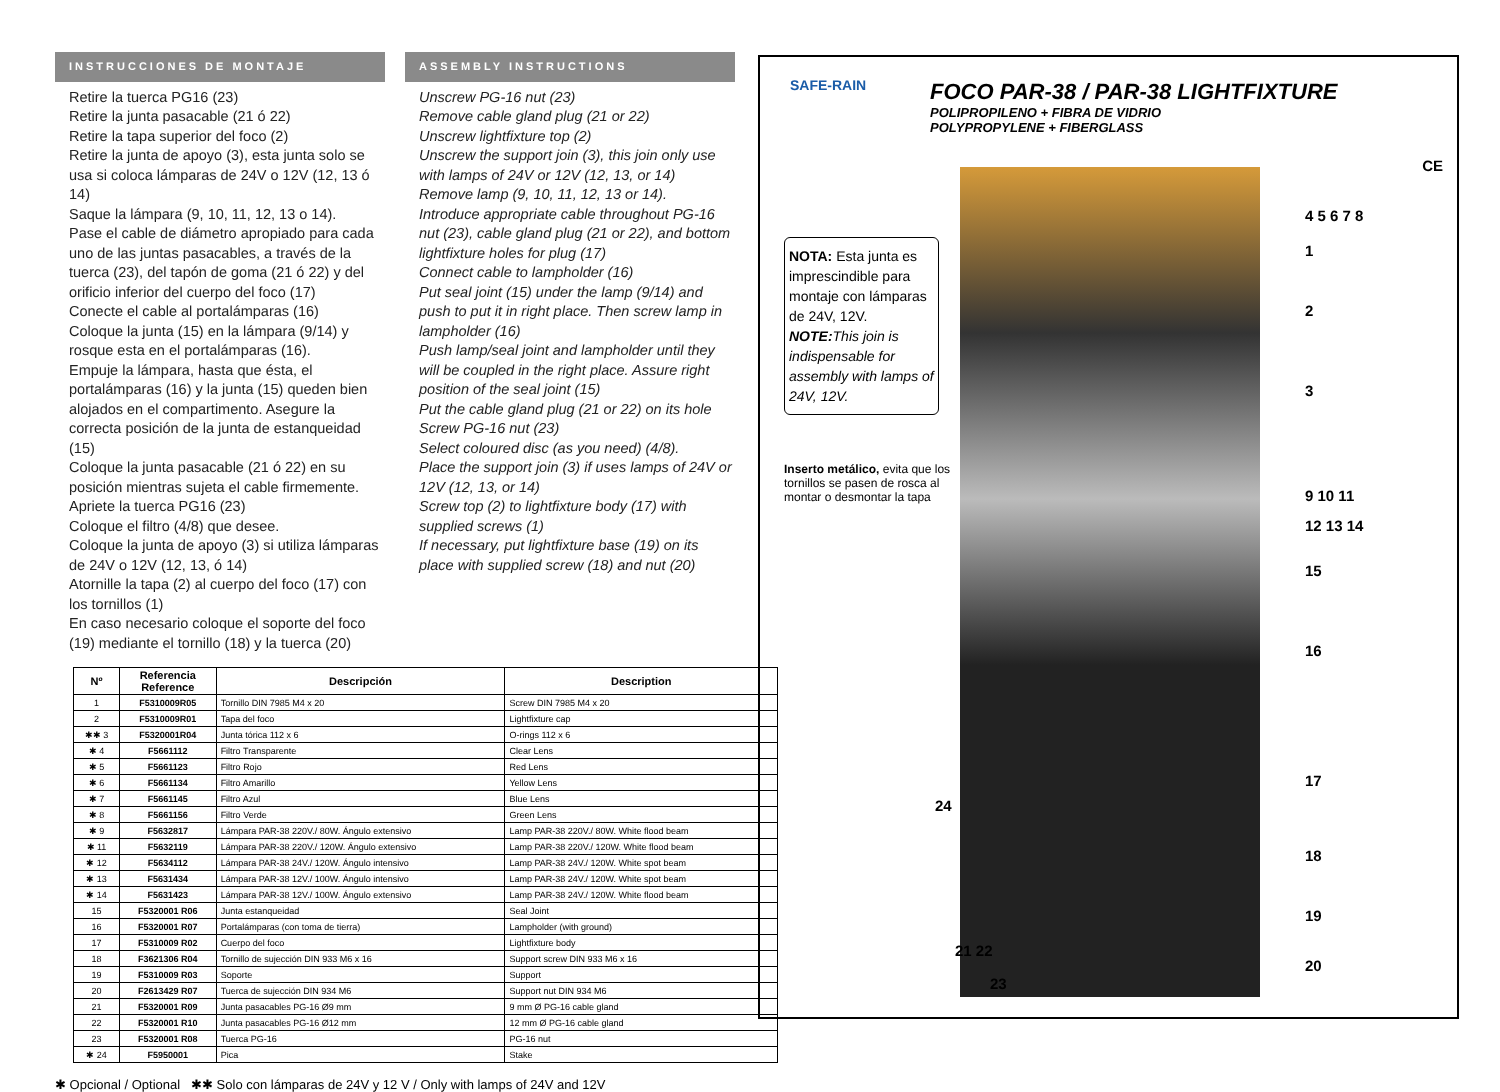INSTRUCCIONES DE MONTAJE
Retire la tuerca PG16 (23)
Retire la junta pasacable (21 ó 22)
Retire la tapa superior del foco (2)
Retire la junta de apoyo (3), esta junta solo se usa si coloca lámparas de 24V o 12V (12, 13 ó 14)
Saque la lámpara (9, 10, 11, 12, 13 o 14).
Pase el cable de diámetro apropiado para cada uno de las juntas pasacables, a través de la tuerca (23), del tapón de goma (21 ó 22) y del orificio inferior del cuerpo del foco (17)
Conecte el cable al portalámparas (16)
Coloque la junta (15) en la lámpara (9/14) y rosque esta en el portalámparas (16).
Empuje la lámpara, hasta que ésta, el portalámparas (16) y la junta (15) queden bien alojados en el compartimento. Asegure la correcta posición de la junta de estanqueidad (15)
Coloque la junta pasacable (21 ó 22) en su posición mientras sujeta el cable firmemente.
Apriete la tuerca PG16 (23)
Coloque el filtro (4/8) que desee.
Coloque la junta de apoyo (3) si utiliza lámparas de 24V o 12V (12, 13, ó 14)
Atornille la tapa (2) al cuerpo del foco (17) con los tornillos (1)
En caso necesario coloque el soporte del foco (19) mediante el tornillo (18) y la tuerca (20)
ASSEMBLY INSTRUCTIONS
Unscrew PG-16 nut (23)
Remove cable gland plug (21 or 22)
Unscrew lightfixture top (2)
Unscrew the support join (3), this join only use with lamps of 24V or 12V (12, 13, or 14)
Remove lamp (9, 10, 11, 12, 13 or 14).
Introduce appropriate cable throughout PG-16 nut (23), cable gland plug (21 or 22), and bottom lightfixture holes for plug (17)
Connect cable to lampholder (16)
Put seal joint (15) under the lamp (9/14) and push to put it in right place. Then screw lamp in lampholder (16)
Push lamp/seal joint and lampholder until they will be coupled in the right place. Assure right position of the seal joint (15)
Put the cable gland plug (21 or 22) on its hole
Screw PG-16 nut (23)
Select coloured disc (as you need) (4/8).
Place the support join (3) if uses lamps of 24V or 12V (12, 13, or 14)
Screw top (2) to lightfixture body (17) with supplied screws (1)
If necessary, put lightfixture base (19) on its place with supplied screw (18) and nut (20)
| Nº | Referencia Reference | Descripción | Description |
| --- | --- | --- | --- |
| 1 | F5310009R05 | Tornillo DIN 7985 M4 x 20 | Screw DIN 7985 M4 x 20 |
| 2 | F5310009R01 | Tapa del foco | Lightfixture cap |
| ✱✱ 3 | F5320001R04 | Junta tórica 112 x 6 | O-rings 112 x 6 |
| ✱ 4 | F5661112 | Filtro Transparente | Clear Lens |
| ✱ 5 | F5661123 | Filtro Rojo | Red Lens |
| ✱ 6 | F5661134 | Filtro Amarillo | Yellow Lens |
| ✱ 7 | F5661145 | Filtro Azul | Blue Lens |
| ✱ 8 | F5661156 | Filtro Verde | Green Lens |
| ✱ 9 | F5632817 | Lámpara PAR-38 220V./ 80W. Ángulo extensivo | Lamp PAR-38 220V./ 80W. White flood beam |
| ✱ 11 | F5632119 | Lámpara PAR-38 220V./ 120W. Ángulo extensivo | Lamp PAR-38 220V./ 120W. White flood beam |
| ✱ 12 | F5634112 | Lámpara PAR-38 24V./ 120W. Ángulo intensivo | Lamp PAR-38 24V./ 120W. White spot beam |
| ✱ 13 | F5631434 | Lámpara PAR-38 12V./ 100W. Ángulo intensivo | Lamp PAR-38 24V./ 120W. White spot beam |
| ✱ 14 | F5631423 | Lámpara PAR-38 12V./ 100W. Ángulo extensivo | Lamp PAR-38 24V./ 120W. White flood beam |
| 15 | F5320001 R06 | Junta estanqueidad | Seal Joint |
| 16 | F5320001 R07 | Portalámparas (con toma de tierra) | Lampholder (with ground) |
| 17 | F5310009 R02 | Cuerpo del foco | Lightfixture body |
| 18 | F3621306 R04 | Tornillo de sujección DIN 933 M6 x 16 | Support screw DIN 933 M6 x 16 |
| 19 | F5310009 R03 | Soporte | Support |
| 20 | F2613429 R07 | Tuerca de sujección DIN 934 M6 | Support nut DIN 934 M6 |
| 21 | F5320001 R09 | Junta pasacables PG-16 Ø9 mm | 9 mm Ø PG-16 cable gland |
| 22 | F5320001 R10 | Junta pasacables PG-16 Ø12 mm | 12 mm Ø PG-16 cable gland |
| 23 | F5320001 R08 | Tuerca PG-16 | PG-16 nut |
| ✱ 24 | F5950001 | Pica | Stake |
✱ Opcional / Optional ✱✱ Solo con lámparas de 24V y 12 V / Only with lamps of 24V and 12V
SAFE-RAIN
FOCO PAR-38 / PAR-38 LIGHTFIXTURE
POLIPROPILENO + FIBRA DE VIDRIO
POLYPROPYLENE + FIBERGLASS
CE
NOTA: Esta junta es imprescindible para montaje con lámparas de 24V, 12V.
NOTE: This join is indispensable for assembly with lamps of 24V, 12V.
Inserto metálico, evita que los tornillos se pasen de rosca al montar o desmontar la tapa
4 5 6 7 8
1
2
3
9 10 11
12 13 14
15
16
17
24
18
19
21 22
20
23